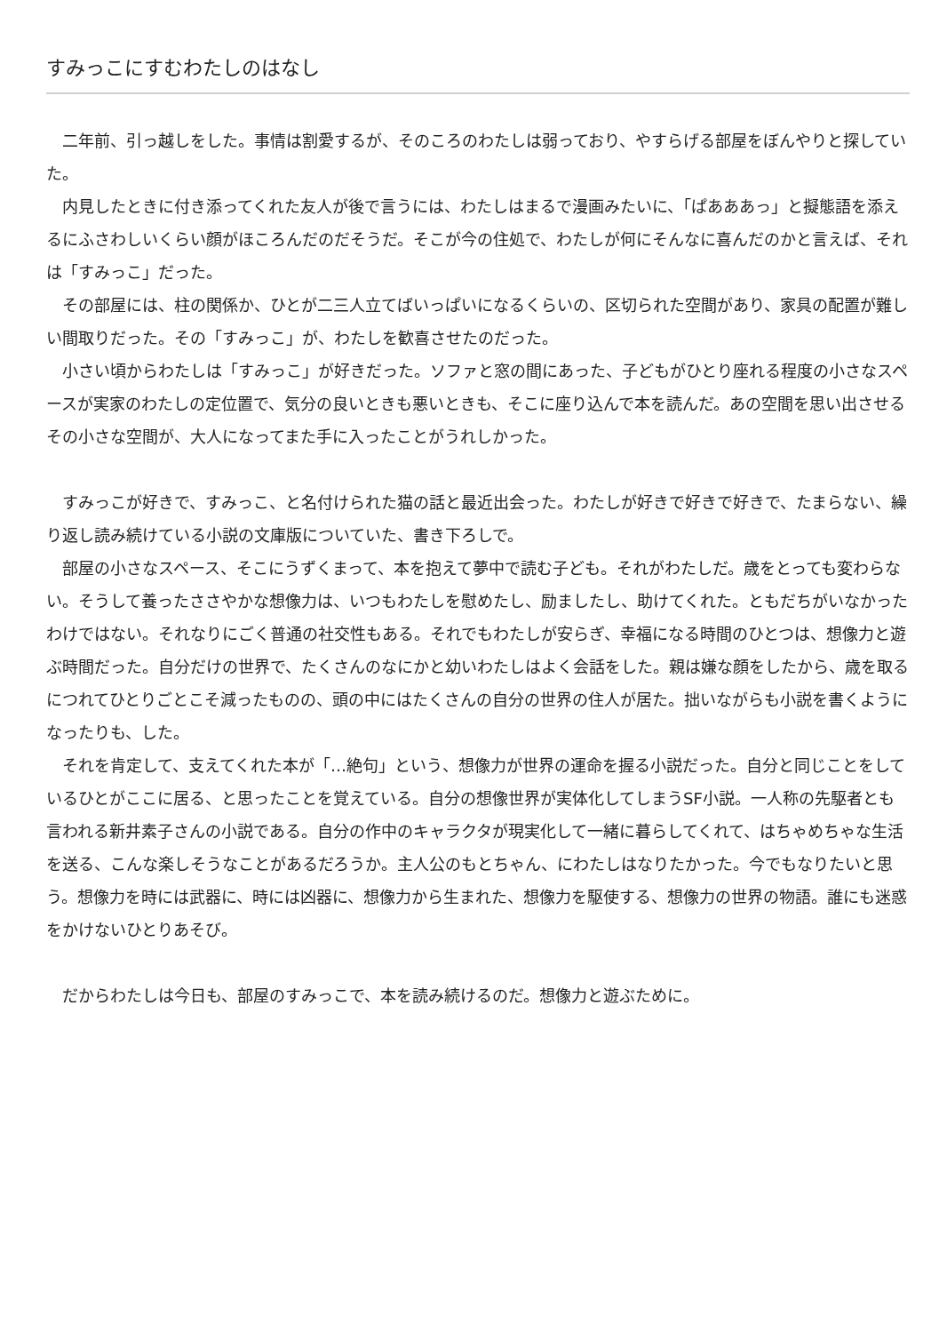すみっこにすむわたしのはなし
　二年前、引っ越しをした。事情は割愛するが、そのころのわたしは弱っており、やすらげる部屋をぼんやりと探していた。
　内見したときに付き添ってくれた友人が後で言うには、わたしはまるで漫画みたいに、「ぱあああっ」と擬態語を添えるにふさわしいくらい顔がほころんだのだそうだ。そこが今の住処で、わたしが何にそんなに喜んだのかと言えば、それは「すみっこ」だった。
　その部屋には、柱の関係か、ひとが二三人立てばいっぱいになるくらいの、区切られた空間があり、家具の配置が難しい間取りだった。その「すみっこ」が、わたしを歓喜させたのだった。
　小さい頃からわたしは「すみっこ」が好きだった。ソファと窓の間にあった、子どもがひとり座れる程度の小さなスペースが実家のわたしの定位置で、気分の良いときも悪いときも、そこに座り込んで本を読んだ。あの空間を思い出させるその小さな空間が、大人になってまた手に入ったことがうれしかった。
　すみっこが好きで、すみっこ、と名付けられた猫の話と最近出会った。わたしが好きで好きで好きで、たまらない、繰り返し読み続けている小説の文庫版についていた、書き下ろしで。
　部屋の小さなスペース、そこにうずくまって、本を抱えて夢中で読む子ども。それがわたしだ。歳をとっても変わらない。そうして養ったささやかな想像力は、いつもわたしを慰めたし、励ましたし、助けてくれた。ともだちがいなかったわけではない。それなりにごく普通の社交性もある。それでもわたしが安らぎ、幸福になる時間のひとつは、想像力と遊ぶ時間だった。自分だけの世界で、たくさんのなにかと幼いわたしはよく会話をした。親は嫌な顔をしたから、歳を取るにつれてひとりごとこそ減ったものの、頭の中にはたくさんの自分の世界の住人が居た。拙いながらも小説を書くようになったりも、した。
　それを肯定して、支えてくれた本が「…絶句」という、想像力が世界の運命を握る小説だった。自分と同じことをしているひとがここに居る、と思ったことを覚えている。自分の想像世界が実体化してしまうSF小説。一人称の先駆者とも言われる新井素子さんの小説である。自分の作中のキャラクタが現実化して一緒に暮らしてくれて、はちゃめちゃな生活を送る、こんな楽しそうなことがあるだろうか。主人公のもとちゃん、にわたしはなりたかった。今でもなりたいと思う。想像力を時には武器に、時には凶器に、想像力から生まれた、想像力を駆使する、想像力の世界の物語。誰にも迷惑をかけないひとりあそび。
　だからわたしは今日も、部屋のすみっこで、本を読み続けるのだ。想像力と遊ぶために。